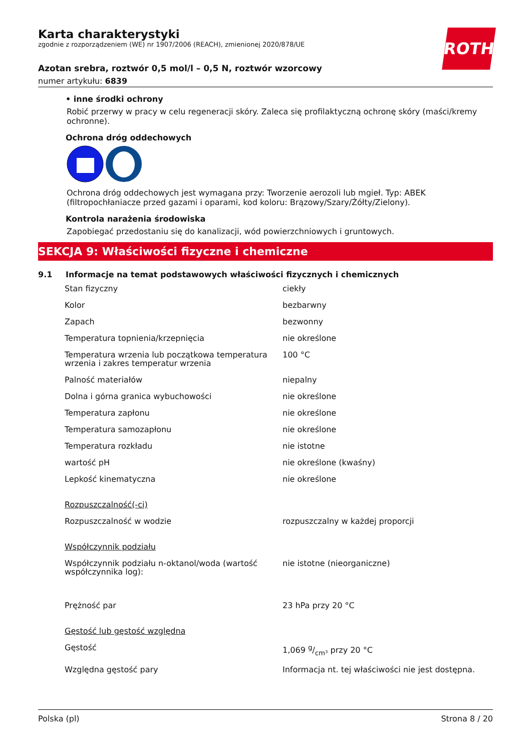ROTH
Karta charakterystyki
zgodnie z rozporządzeniem (WE) nr 1907/2006 (REACH), zmienionej 2020/878/UE
Azotan srebra, roztwór 0,5 mol/l – 0,5 N, roztwór wzorcowy
numer artykułu: 6839
• inne środki ochrony
Robić przerwy w pracy w celu regeneracji skóry. Zaleca się profilaktyczną ochronę skóry (maści/kremy ochronne).
Ochrona dróg oddechowych
Ochrona dróg oddechowych jest wymagana przy: Tworzenie aerozoli lub mgieł. Typ: ABEK (filtropochłaniacze przed gazami i oparami, kod koloru: Brązowy/Szary/Żółty/Zielony).
Kontrola narażenia środowiska
Zapobiegać przedostaniu się do kanalizacji, wód powierzchniowych i gruntowych.
SEKCJA 9: Właściwości fizyczne i chemiczne
9.1 Informacje na temat podstawowych właściwości fizycznych i chemicznych
| Stan fizyczny | ciekły |
| Kolor | bezbarwny |
| Zapach | bezwonny |
| Temperatura topnienia/krzepnięcia | nie określone |
| Temperatura wrzenia lub początkowa temperatura wrzenia i zakres temperatur wrzenia | 100 °C |
| Palność materiałów | niepalny |
| Dolna i górna granica wybuchowości | nie określone |
| Temperatura zapłonu | nie określone |
| Temperatura samozapłonu | nie określone |
| Temperatura rozkładu | nie istotne |
| wartość pH | nie określone (kwaśny) |
| Lepkość kinematyczna | nie określone |
| Rozpuszczalność(-ci) | |
| Rozpuszczalność w wodzie | rozpuszczalny w każdej proporcji |
| Współczynnik podziału | |
| Współczynnik podziału n-oktanol/woda (wartość współczynnika log): | nie istotne (nieorganiczne) |
| Prężność par | 23 hPa przy 20 °C |
| Gęstość lub gęstość względna | |
| Gęstość | 1,069 g/cm³ przy 20 °C |
| Względna gęstość pary | Informacja nt. tej właściwości nie jest dostępna. |
Polska (pl) Strona 8 / 20